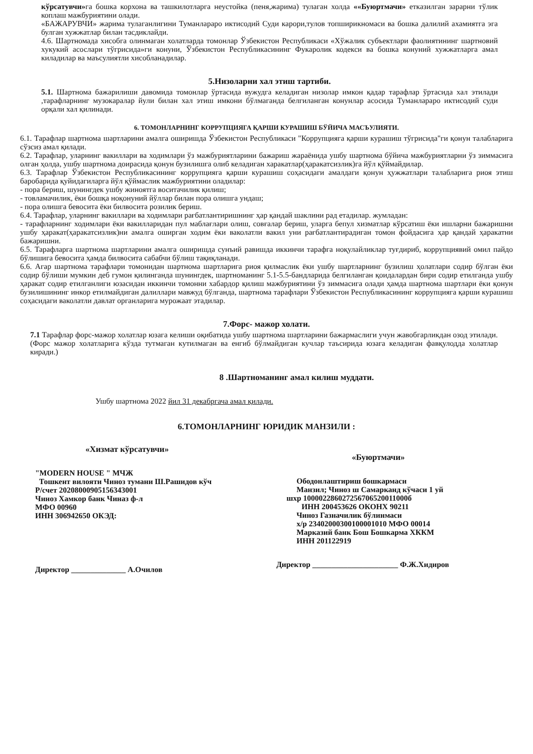кўрсатувчи»га бошка корхона ва ташкилотларга неустойка (пеня,жарима) тулаган холда ««Буюртмачи» етказилган зарарни тўлик коплаш мажбуриятини олади.
«БАЖАРУВЧИ» жарима тулаганлигини Туманлараро иктисодий Суди карори,тулов топширикномаси ва бошка далилий ахамиятга эга булган хужжатлар билан тасдиклайди.
4.6. Шартномада хисобга олинмаган холатларда томонлар Ўзбекистон Республикаси «Хўжалик субъектлари фаолиятининг шартновий хукукий асослари тўгрисида»ги конуни, Ўзбекистон Республикасининг Фукаролик кодекси ва бошка конуний хужжатларга амал киладилар ва маъсулиятли хисобланадилар.
5.Низоларни хал этиш тартиби.
5.1. Шартнома бажарилиши давомида томонлар ўртасида вужудга келадиган низолар имкон қадар тарафлар ўртасида хал этилади ,тарафларнинг музокаралар йули билан хал этиш имкони бўлмаганда белгиланган конунлар асосида Туманлараро иктисодий суди орқали хал қилинади.
6. ТОМОНЛАРНИНГ КОРРУПЦИЯГА ҚАРШИ КУРАШИШ БЎЙИЧА МАСЪУЛИЯТИ.
6.1. Тарафлар шартнома шартларини амалга оширишда Ўзбекистон Республикаси "Коррупцияга қарши курашиш тўгрисида"ги қонун талабларига сўзсиз амал қилади.
6.2. Тарафлар, уларнинг вакиллари ва ходимлари ўз мажбуриятларини бажариш жараёнида ушбу шартнома бўйича мажбуриятларни ўз зиммасига олган ҳолда, ушбу шартнома доирасида қонун бузилишга олиб келадиган харакатлар(ҳаракатсизлик)га йўл қўймайдилар.
6.3. Тарафлар Ўзбекистон Республикасининг коррупцияга қарши курашиш соҳасидаги амалдаги қонун ҳужжатлари талабларига риоя этиш баробарида қуйидагиларга йўл қўймаслик мажбуриятини оладилар:
- пора бериш, шунингдек ушбу жиноятга воситачилик қилиш;
- товламачилик, ёки бошқа ноқонуний йўллар билан пора олишга ундаш;
- пора олишга бевосита ёки билвосита розилик бериш.
6.4. Тарафлар, уларнинг вакиллари ва ходимлари рағбатлантиришнинг ҳар қандай шаклини рад етадилар. жумладан:
- тарафларнинг ходимлари ёки вакилларидан пул маблағлари олиш, совғалар бериш, уларга бепул хизматлар кўрсатиш ёки ишларни бажаришни ушбу ҳаракат(ҳаракатсизлик)ни амалга оширган ходим ёки ваколатли вакил уни рағбатлантирадиган томон фойдасига ҳар қандай ҳаракатни бажаришни.
6.5. Тарафларга шартнома шартларини амалга оширишда сунъий равишда иккинчи тарафга ноқулайликлар туғдириб, коррупциявий омил пайдо бўлишига бевосита ҳамда билвосита сабабчи бўлиш тақиқланади.
6.6. Агар шартнома тарафлари томонидан шартнома шартларига риоя қилмаслик ёки ушбу шартларнинг бузилиш ҳолатлари содир бўлган ёки содир бўлиши мумкин деб гумон қилинганда шунингдек, шартноманинг 5.1-5.5-бандларида белгиланган қоидалардан бири содир етилганда ушбу ҳаракат содир етилганлиги юзасидан иккинчи томонни хабардор қилиш мажбуриятини ўз зиммасига олади ҳамда шартнома шартлари ёки қонун бузилишининг инкор етилмайдиган далиллари мавжуд бўлганда, шартнома тарафлари Ўзбекистон Республикасининг коррупцияга қарши курашиш соҳасидаги ваколатли давлат органларига мурожаат этадилар.
7.Форс- мажор холати.
7.1 Тарафлар форс-мажор холатлар юзага келиши оқибатида ушбу шартнома шартларини бажармаслиги учун жавобгарликдан озод этилади.(Форс мажор холатларига кўзда тутмаган кутилмаган ва енгиб бўлмайдиган кучлар таъсирида юзага келадиган фавқулодда холатлар киради.)
8 .Шартноманинг амал килиш муддати.
Ушбу шартнома 2022 йил 31 декабргача амал қилади.
6.ТОМОНЛАРНИНГ ЮРИДИК МАНЗИЛИ :
«Хизмат кўрсатувчи»
"MODERN HOUSE " МЧЖ
Тошкент вилояти Чиноз тумани Ш.Рашидов кўч
Р/счет 20208000905156343001
Чиноз Хамкор банк Чиназ ф-л
МФО 00960
ИНН 306942650 ОКЭД:
Директор ______________ А.Очилов
«Буюртмачи»
Ободонлаштириш бошкармаси
Манзил; Чиноз ш Самарканд кўчаси 1 уй
шхр 100002286027256706520011000б
ИНН 200453626 ОКОНХ 90211
Чиноз Газначилик бўлинмаси
х/р 23402000300100001010 МФО 00014
Марказий банк Бош Бошкарма ХККМ
ИНН 201122919
Директор ______________________ Ф.Ж.Хидиров